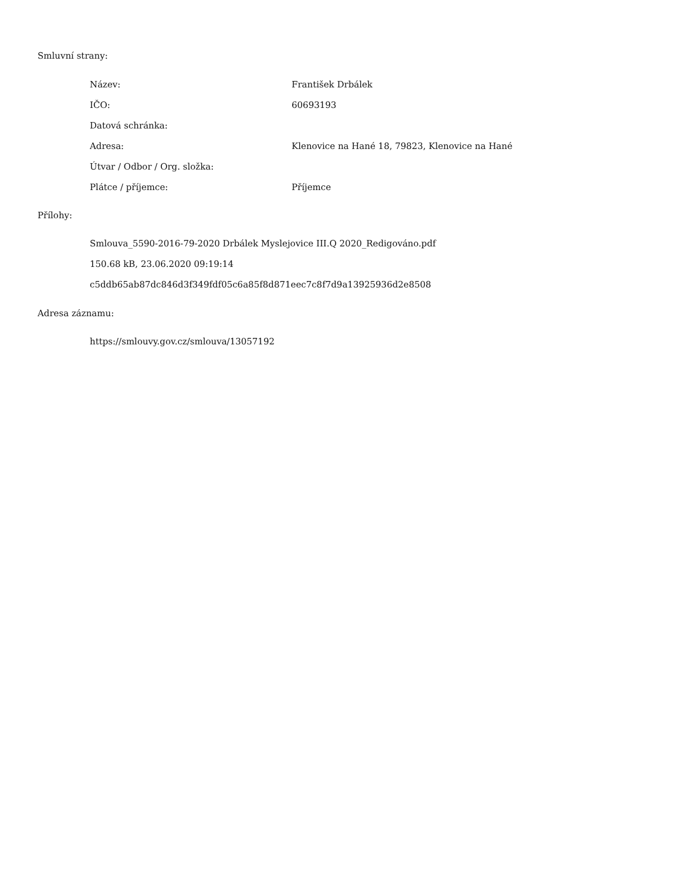Smluvní strany:
| Název: | František Drbálek |
| IČO: | 60693193 |
| Datová schránka: | |
| Adresa: | Klenovice na Hané 18, 79823, Klenovice na Hané |
| Útvar / Odbor / Org. složka: | |
| Plátce / příjemce: | Příjemce |
Přílohy:
Smlouva_5590-2016-79-2020 Drbálek Myslejovice III.Q 2020_Redigováno.pdf
150.68 kB, 23.06.2020 09:19:14
c5ddb65ab87dc846d3f349fdf05c6a85f8d871eec7c8f7d9a13925936d2e8508
Adresa záznamu:
https://smlouvy.gov.cz/smlouva/13057192